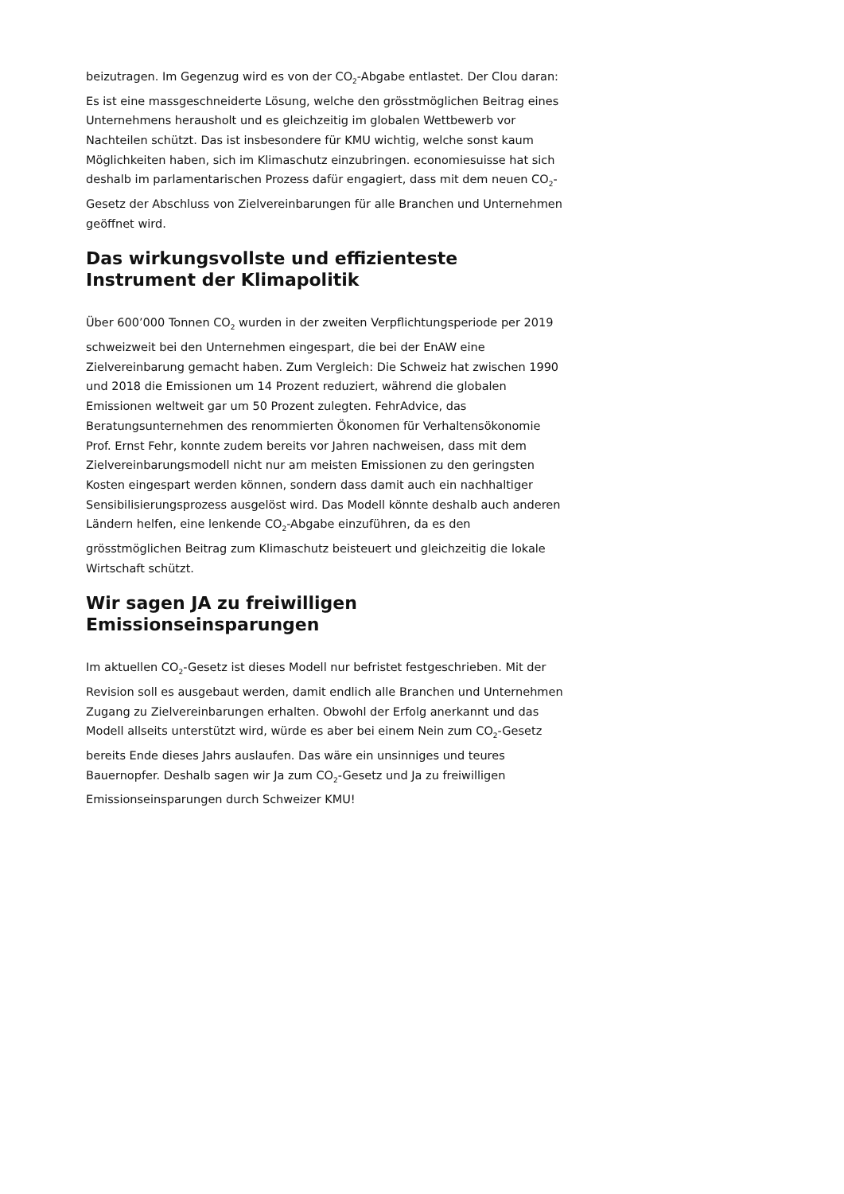beizutragen. Im Gegenzug wird es von der CO<sub>2</sub>-Abgabe entlastet. Der Clou daran: Es ist eine massgeschneiderte Lösung, welche den grösstmöglichen Beitrag eines Unternehmens herausholt und es gleichzeitig im globalen Wettbewerb vor Nachteilen schützt. Das ist insbesondere für KMU wichtig, welche sonst kaum Möglichkeiten haben, sich im Klimaschutz einzubringen. economiesuisse hat sich deshalb im parlamentarischen Prozess dafür engagiert, dass mit dem neuen CO<sub>2</sub>-Gesetz der Abschluss von Zielvereinbarungen für alle Branchen und Unternehmen geöffnet wird.
Das wirkungsvollste und effizienteste Instrument der Klimapolitik
Über 600’000 Tonnen CO<sub>2</sub> wurden in der zweiten Verpflichtungsperiode per 2019 schweizweit bei den Unternehmen eingespart, die bei der EnAW eine Zielvereinbarung gemacht haben. Zum Vergleich: Die Schweiz hat zwischen 1990 und 2018 die Emissionen um 14 Prozent reduziert, während die globalen Emissionen weltweit gar um 50 Prozent zulegten. FehrAdvice, das Beratungsunternehmen des renommierten Ökonomen für Verhaltensökonomie Prof. Ernst Fehr, konnte zudem bereits vor Jahren nachweisen, dass mit dem Zielvereinbarungsmodell nicht nur am meisten Emissionen zu den geringsten Kosten eingespart werden können, sondern dass damit auch ein nachhaltiger Sensibilisierungsprozess ausgelöst wird. Das Modell könnte deshalb auch anderen Ländern helfen, eine lenkende CO<sub>2</sub>-Abgabe einzuführen, da es den grösstmöglichen Beitrag zum Klimaschutz beisteuert und gleichzeitig die lokale Wirtschaft schützt.
Wir sagen JA zu freiwilligen Emissionseinsparungen
Im aktuellen CO<sub>2</sub>-Gesetz ist dieses Modell nur befristet festgeschrieben. Mit der Revision soll es ausgebaut werden, damit endlich alle Branchen und Unternehmen Zugang zu Zielvereinbarungen erhalten. Obwohl der Erfolg anerkannt und das Modell allseits unterstützt wird, würde es aber bei einem Nein zum CO<sub>2</sub>-Gesetz bereits Ende dieses Jahrs auslaufen. Das wäre ein unsinniges und teures Bauernopfer. Deshalb sagen wir Ja zum CO<sub>2</sub>-Gesetz und Ja zu freiwilligen Emissionseinsparungen durch Schweizer KMU!